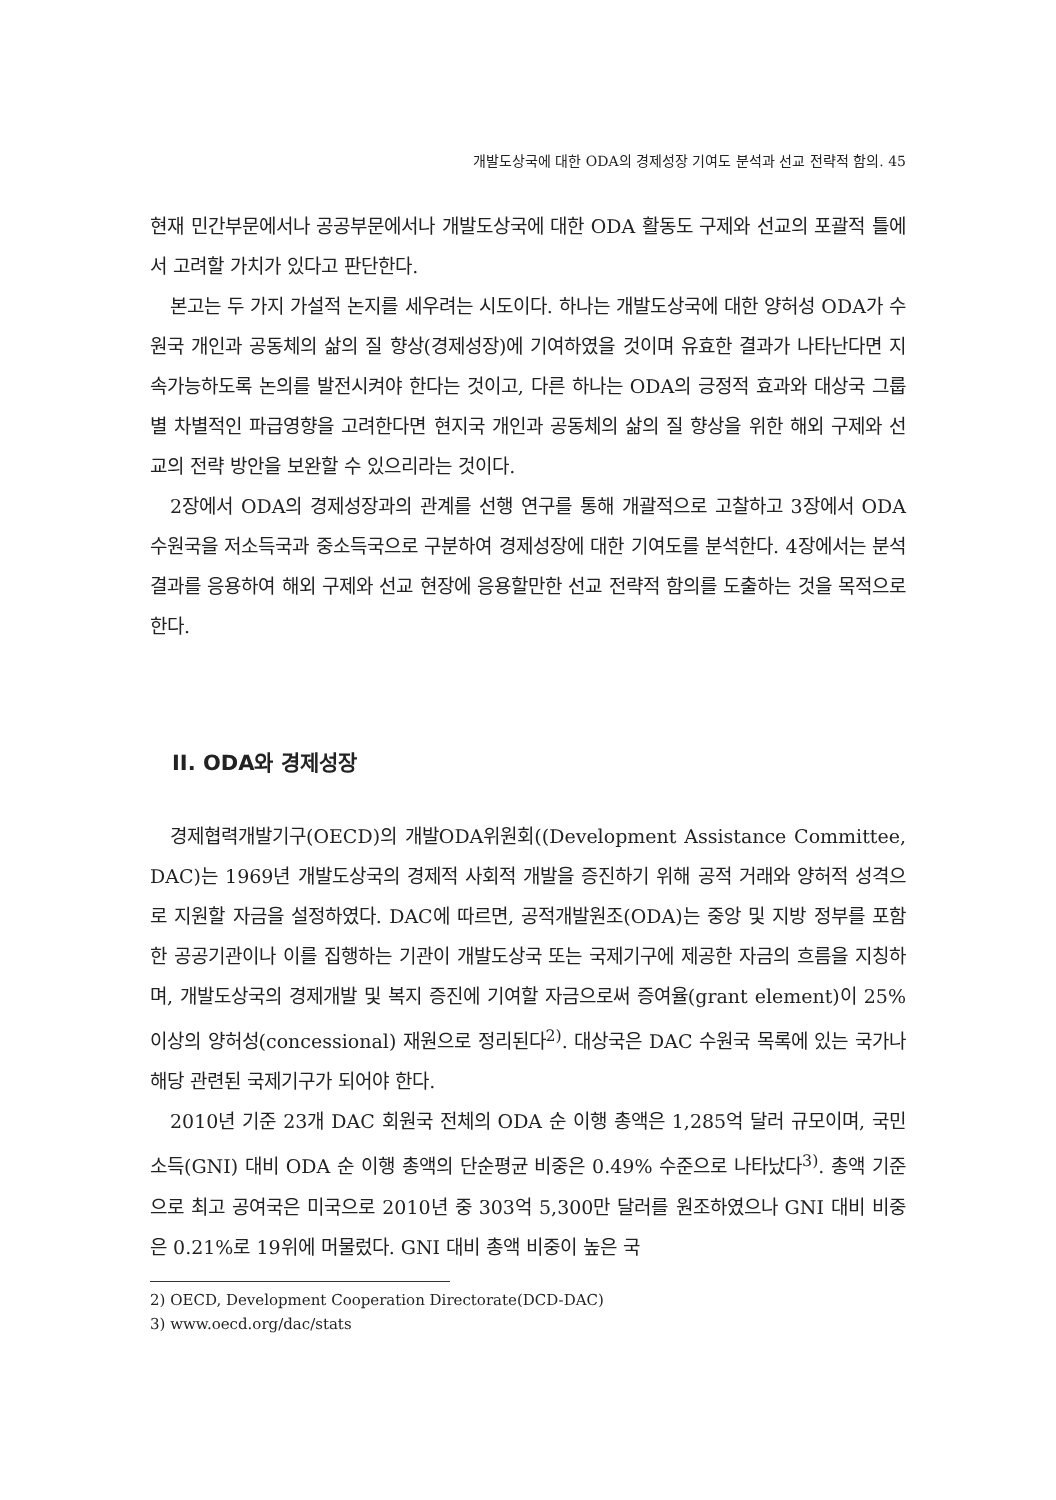개발도상국에 대한 ODA의 경제성장 기여도 분석과 선교 전략적 함의. 45
현재 민간부문에서나 공공부문에서나 개발도상국에 대한 ODA 활동도 구제와 선교의 포괄적 틀에서 고려할 가치가 있다고 판단한다.
본고는 두 가지 가설적 논지를 세우려는 시도이다. 하나는 개발도상국에 대한 양허성 ODA가 수원국 개인과 공동체의 삶의 질 향상(경제성장)에 기여하였을 것이며 유효한 결과가 나타난다면 지속가능하도록 논의를 발전시켜야 한다는 것이고, 다른 하나는 ODA의 긍정적 효과와 대상국 그룹별 차별적인 파급영향을 고려한다면 현지국 개인과 공동체의 삶의 질 향상을 위한 해외 구제와 선교의 전략 방안을 보완할 수 있으리라는 것이다.
2장에서 ODA의 경제성장과의 관계를 선행 연구를 통해 개괄적으로 고찰하고 3장에서 ODA 수원국을 저소득국과 중소득국으로 구분하여 경제성장에 대한 기여도를 분석한다. 4장에서는 분석 결과를 응용하여 해외 구제와 선교 현장에 응용할만한 선교 전략적 함의를 도출하는 것을 목적으로 한다.
II. ODA와 경제성장
경제협력개발기구(OECD)의 개발ODA위원회((Development Assistance Committee, DAC)는 1969년 개발도상국의 경제적 사회적 개발을 증진하기 위해 공적 거래와 양허적 성격으로 지원할 자금을 설정하였다. DAC에 따르면, 공적개발원조(ODA)는 중앙 및 지방 정부를 포함한 공공기관이나 이를 집행하는 기관이 개발도상국 또는 국제기구에 제공한 자금의 흐름을 지칭하며, 개발도상국의 경제개발 및 복지 증진에 기여할 자금으로써 증여율(grant element)이 25% 이상의 양허성(concessional) 재원으로 정리된다<sup>2)</sup>. 대상국은 DAC 수원국 목록에 있는 국가나 해당 관련된 국제기구가 되어야 한다.
2010년 기준 23개 DAC 회원국 전체의 ODA 순 이행 총액은 1,285억 달러 규모이며, 국민소득(GNI) 대비 ODA 순 이행 총액의 단순평균 비중은 0.49% 수준으로 나타났다<sup>3)</sup>. 총액 기준으로 최고 공여국은 미국으로 2010년 중 303억 5,300만 달러를 원조하였으나 GNI 대비 비중은 0.21%로 19위에 머물렀다. GNI 대비 총액 비중이 높은 국
2) OECD, Development Cooperation Directorate(DCD-DAC)
3) www.oecd.org/dac/stats